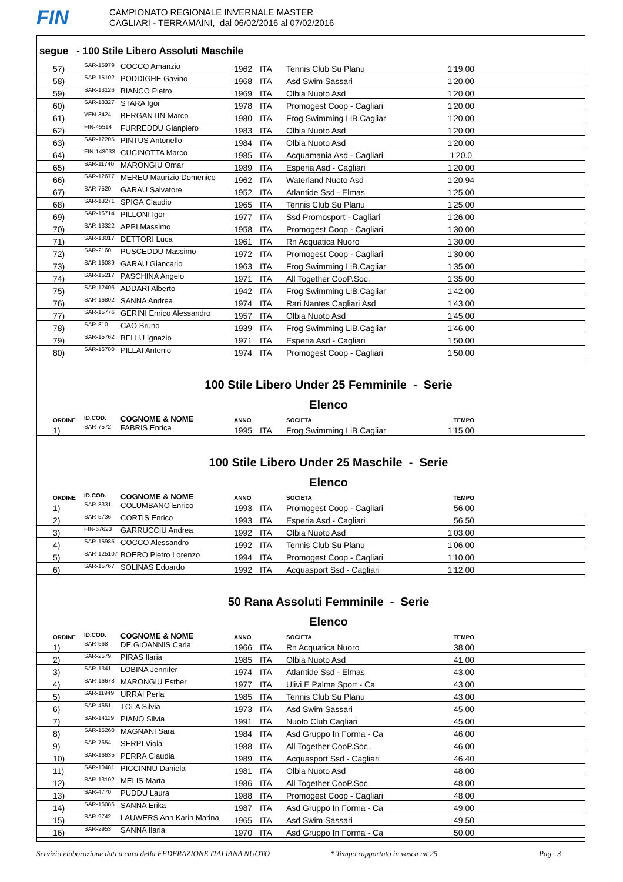FIN
CAMPIONATO REGIONALE INVERNALE MASTER
CAGLIARI - TERRAMAINI, dal 06/02/2016 al 07/02/2016
segue - 100 Stile Libero Assoluti Maschile
| 57) | SAR-15979 | COCCO Amanzio | 1962 | ITA | Tennis Club Su Planu | 1'19.00 | |
| 58) | SAR-15102 | PODDIGHE Gavino | 1968 | ITA | Asd Swim Sassari | 1'20.00 | |
| 59) | SAR-13126 | BIANCO Pietro | 1969 | ITA | Olbia Nuoto Asd | 1'20.00 | |
| 60) | SAR-13327 | STARA Igor | 1978 | ITA | Promogest Coop - Cagliari | 1'20.00 | |
| 61) | VEN-3424 | BERGANTIN Marco | 1980 | ITA | Frog Swimming LiB.Cagliar | 1'20.00 | |
| 62) | FIN-45514 | FURREDDU Gianpiero | 1983 | ITA | Olbia Nuoto Asd | 1'20.00 | |
| 63) | SAR-12205 | PINTUS Antonello | 1984 | ITA | Olbia Nuoto Asd | 1'20.00 | |
| 64) | FIN-143033 | CUCINOTTA Marco | 1985 | ITA | Acquamania Asd - Cagliari | 1'20.0 | |
| 65) | SAR-11740 | MARONGIU Omar | 1989 | ITA | Esperia Asd - Cagliari | 1'20.00 | |
| 66) | SAR-12677 | MEREU Maurizio Domenico | 1962 | ITA | Waterland Nuoto Asd | 1'20.94 | |
| 67) | SAR-7520 | GARAU Salvatore | 1952 | ITA | Atlantide Ssd - Elmas | 1'25.00 | |
| 68) | SAR-13271 | SPIGA Claudio | 1965 | ITA | Tennis Club Su Planu | 1'25.00 | |
| 69) | SAR-16714 | PILLONI Igor | 1977 | ITA | Ssd Promosport - Cagliari | 1'26.00 | |
| 70) | SAR-13322 | APPI Massimo | 1958 | ITA | Promogest Coop - Cagliari | 1'30.00 | |
| 71) | SAR-13017 | DETTORI Luca | 1961 | ITA | Rn Acquatica Nuoro | 1'30.00 | |
| 72) | SAR-2160 | PUSCEDDU Massimo | 1972 | ITA | Promogest Coop - Cagliari | 1'30.00 | |
| 73) | SAR-16089 | GARAU Giancarlo | 1963 | ITA | Frog Swimming LiB.Cagliar | 1'35.00 | |
| 74) | SAR-15217 | PASCHINA Angelo | 1971 | ITA | All Together CooP.Soc. | 1'35.00 | |
| 75) | SAR-12406 | ADDARI Alberto | 1942 | ITA | Frog Swimming LiB.Cagliar | 1'42.00 | |
| 76) | SAR-16802 | SANNA Andrea | 1974 | ITA | Rari Nantes Cagliari Asd | 1'43.00 | |
| 77) | SAR-15776 | GERINI Enrico Alessandro | 1957 | ITA | Olbia Nuoto Asd | 1'45.00 | |
| 78) | SAR-810 | CAO Bruno | 1939 | ITA | Frog Swimming LiB.Cagliar | 1'46.00 | |
| 79) | SAR-15762 | BELLU Ignazio | 1971 | ITA | Esperia Asd - Cagliari | 1'50.00 | |
| 80) | SAR-16780 | PILLAI Antonio | 1974 | ITA | Promogest Coop - Cagliari | 1'50.00 | |
100 Stile Libero Under 25 Femminile - Serie
Elenco
| ORDINE | ID.COD. | COGNOME & NOME | ANNO | | SOCIETA | TEMPO | |
| --- | --- | --- | --- | --- | --- | --- | --- |
| 1) | SAR-7572 | FABRIS Enrica | 1995 | ITA | Frog Swimming LiB.Cagliar | 1'15.00 | |
100 Stile Libero Under 25 Maschile - Serie
Elenco
| ORDINE | ID.COD. | COGNOME & NOME | ANNO | | SOCIETA | TEMPO | |
| --- | --- | --- | --- | --- | --- | --- | --- |
| 1) | SAR-8331 | COLUMBANO Enrico | 1993 | ITA | Promogest Coop - Cagliari | 56.00 | |
| 2) | SAR-5736 | CORTIS Enrico | 1993 | ITA | Esperia Asd - Cagliari | 56.50 | |
| 3) | FIN-67623 | GARRUCCIU Andrea | 1992 | ITA | Olbia Nuoto Asd | 1'03.00 | |
| 4) | SAR-15985 | COCCO Alessandro | 1992 | ITA | Tennis Club Su Planu | 1'06.00 | |
| 5) | SAR-125107 | BOERO Pietro Lorenzo | 1994 | ITA | Promogest Coop - Cagliari | 1'10.00 | |
| 6) | SAR-15767 | SOLINAS Edoardo | 1992 | ITA | Acquasport Ssd - Cagliari | 1'12.00 | |
50 Rana Assoluti Femminile - Serie
Elenco
| ORDINE | ID.COD. | COGNOME & NOME | ANNO | | SOCIETA | TEMPO | |
| --- | --- | --- | --- | --- | --- | --- | --- |
| 1) | SAR-568 | DE GIOANNIS Carla | 1966 | ITA | Rn Acquatica Nuoro | 38.00 | |
| 2) | SAR-2579 | PIRAS Ilaria | 1985 | ITA | Olbia Nuoto Asd | 41.00 | |
| 3) | SAR-1341 | LOBINA Jennifer | 1974 | ITA | Atlantide Ssd - Elmas | 43.00 | |
| 4) | SAR-16678 | MARONGIU Esther | 1977 | ITA | Ulivi E Palme Sport - Ca | 43.00 | |
| 5) | SAR-11949 | URRAI Perla | 1985 | ITA | Tennis Club Su Planu | 43.00 | |
| 6) | SAR-4651 | TOLA Silvia | 1973 | ITA | Asd Swim Sassari | 45.00 | |
| 7) | SAR-14119 | PIANO Silvia | 1991 | ITA | Nuoto Club Cagliari | 45.00 | |
| 8) | SAR-15260 | MAGNANI Sara | 1984 | ITA | Asd Gruppo In Forma - Ca | 46.00 | |
| 9) | SAR-7654 | SERPI Viola | 1988 | ITA | All Together CooP.Soc. | 46.00 | |
| 10) | SAR-16635 | PERRA Claudia | 1989 | ITA | Acquasport Ssd - Cagliari | 46.40 | |
| 11) | SAR-10481 | PICCINNU Daniela | 1981 | ITA | Olbia Nuoto Asd | 48.00 | |
| 12) | SAR-13102 | MELIS Marta | 1986 | ITA | All Together CooP.Soc. | 48.00 | |
| 13) | SAR-4770 | PUDDU Laura | 1988 | ITA | Promogest Coop - Cagliari | 48.00 | |
| 14) | SAR-16086 | SANNA Erika | 1987 | ITA | Asd Gruppo In Forma - Ca | 49.00 | |
| 15) | SAR-9742 | LAUWERS Ann Karin Marina | 1965 | ITA | Asd Swim Sassari | 49.50 | |
| 16) | SAR-2953 | SANNA Ilaria | 1970 | ITA | Asd Gruppo In Forma - Ca | 50.00 | |
Servizio elaborazione dati a cura della FEDERAZIONE ITALIANA NUOTO * Tempo rapportato in vasca mt.25 Pag. 3